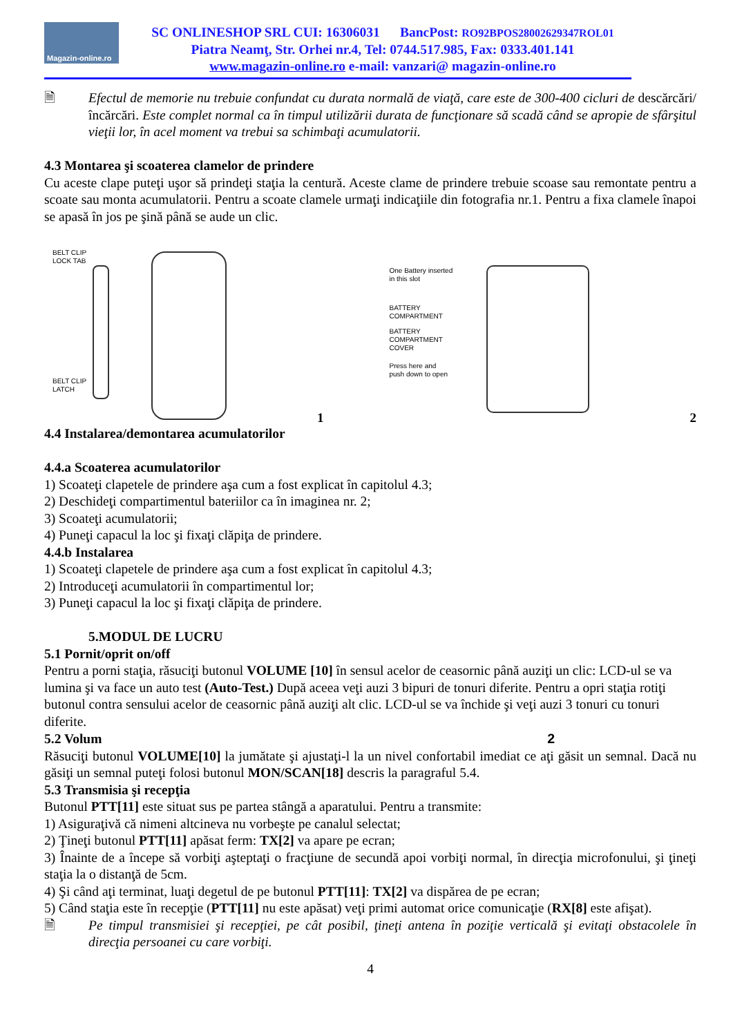Magazin-online.ro
SC ONLINESHOP SRL CUI: 16306031 BancPost: RO92BPOS28002629347ROL01
Piatra Neamţ, Str. Orhei nr.4, Tel: 0744.517.985, Fax: 0333.401.141
www.magazin-online.ro e-mail: vanzari@ magazin-online.ro
🗎 Efectul de memorie nu trebuie confundat cu durata normală de viaţă, care este de 300-400 cicluri de descărcări/încărcări. Este complet normal ca în timpul utilizării durata de funcţionare să scadă când se apropie de sfârşitul vieţii lor, în acel moment va trebui sa schimbaţi acumulatorii.
4.3 Montarea şi scoaterea clamelor de prindere
Cu aceste clape puteţi uşor să prindeţi staţia la centură. Aceste clame de prindere trebuie scoase sau remontate pentru a scoate sau monta acumulatorii. Pentru a scoate clamele urmaţi indicaţiile din fotografia nr.1. Pentru a fixa clamele înapoi se apasă în jos pe şină până se aude un clic.
BELT CLIP
LOCK TAB
BELT CLIP
LATCH
1
One Battery inserted
in this slot
BATTERY
COMPARTMENT
BATTERY
COMPARTMENT
COVER
Press here and
push down to open
2
4.4 Instalarea/demontarea acumulatorilor
4.4.a Scoaterea acumulatorilor
1) Scoateţi clapetele de prindere aşa cum a fost explicat în capitolul 4.3;
2) Deschideţi compartimentul bateriilor ca în imaginea nr. 2;
3) Scoateţi acumulatorii;
4) Puneţi capacul la loc şi fixaţi clăpiţa de prindere.
4.4.b Instalarea
1) Scoateţi clapetele de prindere aşa cum a fost explicat în capitolul 4.3;
2) Introduceţi acumulatorii în compartimentul lor;
3) Puneţi capacul la loc şi fixaţi clăpiţa de prindere.
5.MODUL DE LUCRU
5.1 Pornit/oprit on/off
Pentru a porni staţia, răsuciţi butonul VOLUME [10] în sensul acelor de ceasornic până auziţi un clic: LCD-ul se va lumina şi va face un auto test (Auto-Test.) După aceea veţi auzi 3 bipuri de tonuri diferite. Pentru a opri staţia rotiţi butonul contra sensului acelor de ceasornic până auziţi alt clic. LCD-ul se va închide şi veţi auzi 3 tonuri cu tonuri diferite.
5.2 Volum 2
Răsuciţi butonul VOLUME[10] la jumătate şi ajustaţi-l la un nivel confortabil imediat ce aţi găsit un semnal. Dacă nu găsiţi un semnal puteţi folosi butonul MON/SCAN[18] descris la paragraful 5.4.
5.3 Transmisia şi recepţia
Butonul PTT[11] este situat sus pe partea stângă a aparatului. Pentru a transmite:
1) Asiguraţivă că nimeni altcineva nu vorbeşte pe canalul selectat;
2) Ţineţi butonul PTT[11] apăsat ferm: TX[2] va apare pe ecran;
3) Înainte de a începe să vorbiţi aşteptaţi o fracţiune de secundă apoi vorbiţi normal, în direcţia microfonului, şi ţineţi staţia la o distanţă de 5cm.
4) Şi când aţi terminat, luaţi degetul de pe butonul PTT[11]: TX[2] va dispărea de pe ecran;
5) Când staţia este în recepţie (PTT[11] nu este apăsat) veţi primi automat orice comunicaţie (RX[8] este afişat).
🗎 Pe timpul transmisiei şi recepţiei, pe cât posibil, ţineţi antena în poziţie verticală şi evitaţi obstacolele în direcţia persoanei cu care vorbiţi.
4